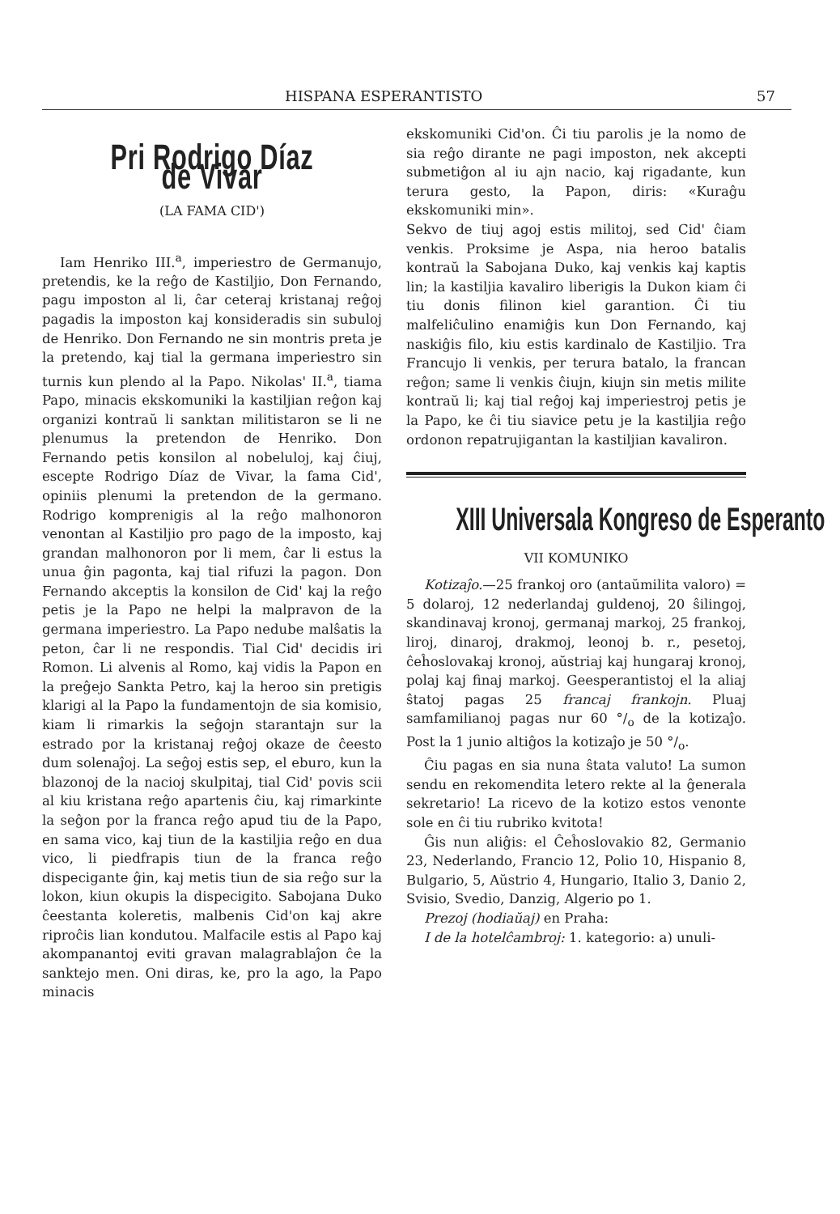HISPANA ESPERANTISTO 57
Pri Rodrigo Díaz de Vivar
(LA FAMA CID')
Iam Henriko III.<sup>a</sup>, imperiestro de Germanujo, pretendis, ke la reĝo de Kastiljio, Don Fernando, pagu imposton al li, ĉar ceteraj kristanaj reĝoj pagadis la imposton kaj konsideradis sin subuloj de Henriko. Don Fernando ne sin montris preta je la pretendo, kaj tial la germana imperiestro sin turnis kun plendo al la Papo. Nikolas' II.<sup>a</sup>, tiama Papo, minacis ekskomuniki la kastiljian reĝon kaj organizi kontraŭ li sanktan militistaron se li ne plenumus la pretendon de Henriko. Don Fernando petis konsilon al nobeluloj, kaj ĉiuj, escepte Rodrigo Díaz de Vivar, la fama Cid', opiniis plenumi la pretendon de la germano. Rodrigo komprenigis al la reĝo malhonoron venontan al Kastiljio pro pago de la imposto, kaj grandan malhonoron por li mem, ĉar li estus la unua ĝin pagonta, kaj tial rifuzi la pagon. Don Fernando akceptis la konsilon de Cid' kaj la reĝo petis je la Papo ne helpi la malpravon de la germana imperiestro. La Papo nedube malŝatis la peton, ĉar li ne respondis. Tial Cid' decidis iri Romon. Li alvenis al Romo, kaj vidis la Papon en la preĝejo Sankta Petro, kaj la heroo sin pretigis klarigi al la Papo la fundamentojn de sia komisio, kiam li rimarkis la seĝojn starantajn sur la estrado por la kristanaj reĝoj okaze de ĉeesto dum solenaĵoj. La seĝoj estis sep, el eburo, kun la blazonoj de la nacioj skulpitaj, tial Cid' povis scii al kiu kristana reĝo apartenis ĉiu, kaj rimarkinte la seĝon por la franca reĝo apud tiu de la Papo, en sama vico, kaj tiun de la kastiljia reĝo en dua vico, li piedfrapis tiun de la franca reĝo dispecigante ĝin, kaj metis tiun de sia reĝo sur la lokon, kiun okupis la dispecigito. Sabojana Duko ĉeestanta koleretis, malbenis Cid'on kaj akre riproĉis lian kondutou. Malfacile estis al Papo kaj akompanantoj eviti gravan malagrablaĵon ĉe la sanktejo men. Oni diras, ke, pro la ago, la Papo minacis
ekskomuniki Cid'on. Ĉi tiu parolis je la nomo de sia reĝo dirante ne pagi imposton, nek akcepti submetiĝon al iu ajn nacio, kaj rigadante, kun terura gesto, la Papon, diris: «Kuraĝu ekskomuniki min».
Sekvo de tiuj agoj estis militoj, sed Cid' ĉiam venkis. Proksime je Aspa, nia heroo batalis kontraŭ la Sabojana Duko, kaj venkis kaj kaptis lin; la kastiljia kavaliro liberigis la Dukon kiam ĉi tiu donis filinon kiel garantion. Ĉi tiu malfeliĉulino enamiĝis kun Don Fernando, kaj naskiĝis filo, kiu estis kardinalo de Kastiljio. Tra Francujo li venkis, per terura batalo, la francan reĝon; same li venkis ĉiujn, kiujn sin metis milite kontraŭ li; kaj tial reĝoj kaj imperiestroj petis je la Papo, ke ĉi tiu siavice petu je la kastiljia reĝo ordonon repatrujigantan la kastiljian kavaliron.
XIII Universala Kongreso de Esperanto
VII KOMUNIKO
Kotizaĵo.—25 frankoj oro (antaŭmilita valoro) = 5 dolaroj, 12 nederlandaj guldenoj, 20 ŝilingoj, skandinavaj kronoj, germanaj markoj, 25 frankoj, liroj, dinaroj, drakmoj, leonoj b. r., pesetoj, ĉeĥoslovakaj kronoj, aŭstriaj kaj hungaraj kronoj, polaj kaj finaj markoj. Geesperantistoj el la aliaj ŝtatoj pagas 25 francaj frankojn. Pluaj samfamilianoj pagas nur 60 °/<sub>o</sub> de la kotizaĵo. Post la 1 junio altiĝos la kotizaĵo je 50 °/<sub>o</sub>.
Ĉiu pagas en sia nuna ŝtata valuto! La sumon sendu en rekomendita letero rekte al la ĝenerala sekretario! La ricevo de la kotizo estos venonte sole en ĉi tiu rubriko kvitota!
Ĝis nun aliĝis: el Ĉeĥoslovakio 82, Germanio 23, Nederlando, Francio 12, Polio 10, Hispanio 8, Bulgario, 5, Aŭstrio 4, Hungario, Italio 3, Danio 2, Svisio, Svedio, Danzig, Algerio po 1.
Prezoj (hodiaŭaj) en Praha:
I de la hotelĉambroj: 1. kategorio: a) unuli-